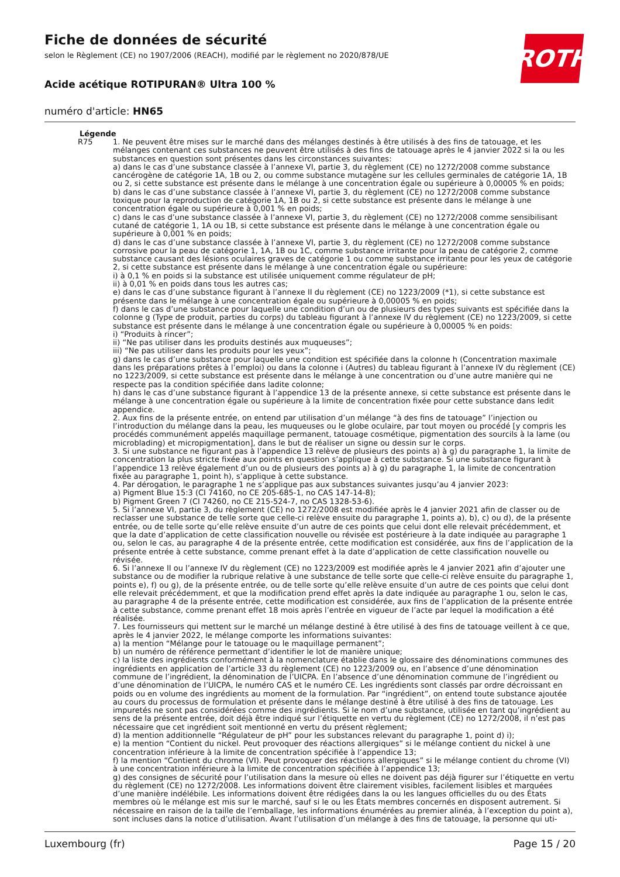ROTH
Fiche de données de sécurité
selon le Règlement (CE) no 1907/2006 (REACH), modifié par le règlement no 2020/878/UE
Acide acétique ROTIPURAN® Ultra 100 %
numéro d'article: HN65
Légende
R75 1. Ne peuvent être mises sur le marché dans des mélanges destinés à être utilisés à des fins de tatouage, et les mélanges contenant ces substances ne peuvent être utilisés à des fins de tatouage après le 4 janvier 2022 si la ou les substances en question sont présentes dans les circonstances suivantes:
a) dans le cas d’une substance classée à l’annexe VI, partie 3, du règlement (CE) no 1272/2008 comme substance cancérogène de catégorie 1A, 1B ou 2, ou comme substance mutagène sur les cellules germinales de catégorie 1A, 1B ou 2, si cette substance est présente dans le mélange à une concentration égale ou supérieure à 0,00005 % en poids;
b) dans le cas d’une substance classée à l’annexe VI, partie 3, du règlement (CE) no 1272/2008 comme substance toxique pour la reproduction de catégorie 1A, 1B ou 2, si cette substance est présente dans le mélange à une concentration égale ou supérieure à 0,001 % en poids;
c) dans le cas d’une substance classée à l’annexe VI, partie 3, du règlement (CE) no 1272/2008 comme sensibilisant cutané de catégorie 1, 1A ou 1B, si cette substance est présente dans le mélange à une concentration égale ou supérieure à 0,001 % en poids;
d) dans le cas d’une substance classée à l’annexe VI, partie 3, du règlement (CE) no 1272/2008 comme substance corrosive pour la peau de catégorie 1, 1A, 1B ou 1C, comme substance irritante pour la peau de catégorie 2, comme substance causant des lésions oculaires graves de catégorie 1 ou comme substance irritante pour les yeux de catégorie 2, si cette substance est présente dans le mélange à une concentration égale ou supérieure:
i) à 0,1 % en poids si la substance est utilisée uniquement comme régulateur de pH;
ii) à 0,01 % en poids dans tous les autres cas;
e) dans le cas d’une substance figurant à l’annexe II du règlement (CE) no 1223/2009 (*1), si cette substance est présente dans le mélange à une concentration égale ou supérieure à 0,00005 % en poids;
f) dans le cas d’une substance pour laquelle une condition d’un ou de plusieurs des types suivants est spécifiée dans la colonne g (Type de produit, parties du corps) du tableau figurant à l’annexe IV du règlement (CE) no 1223/2009, si cette substance est présente dans le mélange à une concentration égale ou supérieure à 0,00005 % en poids:
i) “Produits à rincer”;
ii) “Ne pas utiliser dans les produits destinés aux muqueuses”;
iii) “Ne pas utiliser dans les produits pour les yeux”;
g) dans le cas d’une substance pour laquelle une condition est spécifiée dans la colonne h (Concentration maximale dans les préparations prêtes à l’emploi) ou dans la colonne i (Autres) du tableau figurant à l’annexe IV du règlement (CE) no 1223/2009, si cette substance est présente dans le mélange à une concentration ou d’une autre manière qui ne respecte pas la condition spécifiée dans ladite colonne;
h) dans le cas d’une substance figurant à l’appendice 13 de la présente annexe, si cette substance est présente dans le mélange à une concentration égale ou supérieure à la limite de concentration fixée pour cette substance dans ledit appendice.
2. Aux fins de la présente entrée, on entend par utilisation d’un mélange “à des fins de tatouage” l’injection ou l’introduction du mélange dans la peau, les muqueuses ou le globe oculaire, par tout moyen ou procédé [y compris les procédés communément appelés maquillage permanent, tatouage cosmétique, pigmentation des sourcils à la lame (ou microblading) et micropigmentation], dans le but de réaliser un signe ou dessin sur le corps.
3. Si une substance ne figurant pas à l’appendice 13 relève de plusieurs des points a) à g) du paragraphe 1, la limite de concentration la plus stricte fixée aux points en question s’applique à cette substance. Si une substance figurant à l’appendice 13 relève également d’un ou de plusieurs des points a) à g) du paragraphe 1, la limite de concentration fixée au paragraphe 1, point h), s’applique à cette substance.
4. Par dérogation, le paragraphe 1 ne s’applique pas aux substances suivantes jusqu’au 4 janvier 2023:
a) Pigment Blue 15:3 (CI 74160, no CE 205-685-1, no CAS 147-14-8);
b) Pigment Green 7 (CI 74260, no CE 215-524-7, no CAS 1328-53-6).
5. Si l’annexe VI, partie 3, du règlement (CE) no 1272/2008 est modifiée après le 4 janvier 2021 afin de classer ou de reclasser une substance de telle sorte que celle-ci relève ensuite du paragraphe 1, points a), b), c) ou d), de la présente entrée, ou de telle sorte qu’elle relève ensuite d’un autre de ces points que celui dont elle relevait précédemment, et que la date d’application de cette classification nouvelle ou révisée est postérieure à la date indiquée au paragraphe 1 ou, selon le cas, au paragraphe 4 de la présente entrée, cette modification est considérée, aux fins de l’application de la présente entrée à cette substance, comme prenant effet à la date d’application de cette classification nouvelle ou révisée.
6. Si l’annexe II ou l’annexe IV du règlement (CE) no 1223/2009 est modifiée après le 4 janvier 2021 afin d’ajouter une substance ou de modifier la rubrique relative à une substance de telle sorte que celle-ci relève ensuite du paragraphe 1, points e), f) ou g), de la présente entrée, ou de telle sorte qu’elle relève ensuite d’un autre de ces points que celui dont elle relevait précédemment, et que la modification prend effet après la date indiquée au paragraphe 1 ou, selon le cas, au paragraphe 4 de la présente entrée, cette modification est considérée, aux fins de l’application de la présente entrée à cette substance, comme prenant effet 18 mois après l’entrée en vigueur de l’acte par lequel la modification a été réalisée.
7. Les fournisseurs qui mettent sur le marché un mélange destiné à être utilisé à des fins de tatouage veillent à ce que, après le 4 janvier 2022, le mélange comporte les informations suivantes:
a) la mention “Mélange pour le tatouage ou le maquillage permanent”;
b) un numéro de référence permettant d’identifier le lot de manière unique;
c) la liste des ingrédients conformément à la nomenclature établie dans le glossaire des dénominations communes des ingrédients en application de l’article 33 du règlement (CE) no 1223/2009 ou, en l’absence d’une dénomination commune de l’ingrédient, la dénomination de l’UICPA. En l’absence d’une dénomination commune de l’ingrédient ou d’une dénomination de l’UICPA, le numéro CAS et le numéro CE. Les ingrédients sont classés par ordre décroissant en poids ou en volume des ingrédients au moment de la formulation. Par “ingrédient”, on entend toute substance ajoutée au cours du processus de formulation et présente dans le mélange destiné à être utilisé à des fins de tatouage. Les impuretés ne sont pas considérées comme des ingrédients. Si le nom d’une substance, utilisée en tant qu’ingrédient au sens de la présente entrée, doit déjà être indiqué sur l’étiquette en vertu du règlement (CE) no 1272/2008, il n’est pas nécessaire que cet ingrédient soit mentionné en vertu du présent règlement;
d) la mention additionnelle “Régulateur de pH” pour les substances relevant du paragraphe 1, point d) i);
e) la mention “Contient du nickel. Peut provoquer des réactions allergiques” si le mélange contient du nickel à une concentration inférieure à la limite de concentration spécifiée à l’appendice 13;
f) la mention “Contient du chrome (VI). Peut provoquer des réactions allergiques” si le mélange contient du chrome (VI) à une concentration inférieure à la limite de concentration spécifiée à l’appendice 13;
g) des consignes de sécurité pour l’utilisation dans la mesure où elles ne doivent pas déjà figurer sur l’étiquette en vertu du règlement (CE) no 1272/2008. Les informations doivent être clairement visibles, facilement lisibles et marquées d’une manière indélébile. Les informations doivent être rédigées dans la ou les langues officielles du ou des États membres où le mélange est mis sur le marché, sauf si le ou les États membres concernés en disposent autrement. Si nécessaire en raison de la taille de l’emballage, les informations énumérées au premier alinéa, à l’exception du point a), sont incluses dans la notice d’utilisation. Avant l’utilisation d’un mélange à des fins de tatouage, la personne qui uti-
Luxembourg (fr) Page 15 / 20